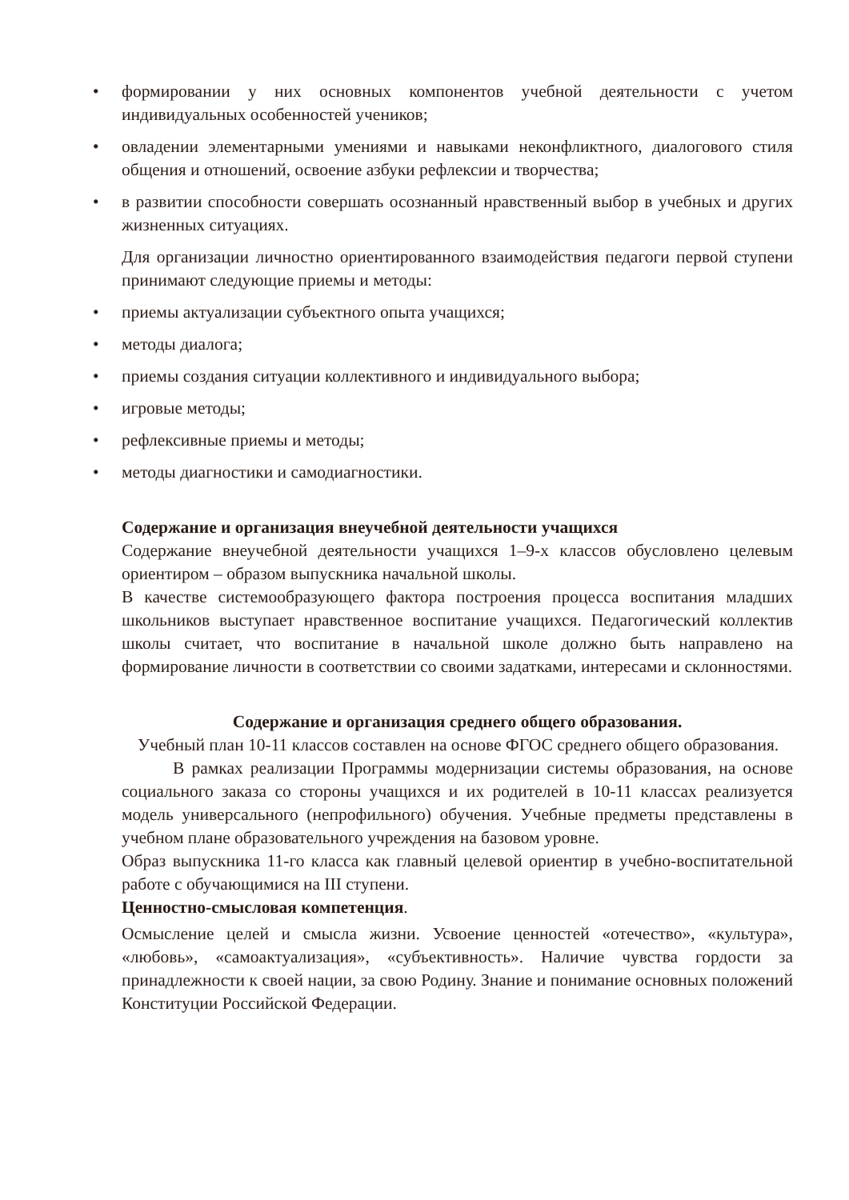• формировании у них основных компонентов учебной деятельности с учетом индивидуальных особенностей учеников;
• овладении элементарными умениями и навыками неконфликтного, диалогового стиля общения и отношений, освоение азбуки рефлексии и творчества;
• в развитии способности совершать осознанный нравственный выбор в учебных и других жизненных ситуациях.
Для организации личностно ориентированного взаимодействия педагоги первой ступени принимают следующие приемы и методы:
• приемы актуализации субъектного опыта учащихся;
• методы диалога;
• приемы создания ситуации коллективного и индивидуального выбора;
• игровые методы;
• рефлексивные приемы и методы;
• методы диагностики и самодиагностики.
Содержание и организация внеучебной деятельности учащихся
Содержание внеучебной деятельности учащихся 1–9-х классов обусловлено целевым ориентиром – образом выпускника начальной школы.
В качестве системообразующего фактора построения процесса воспитания младших школьников выступает нравственное воспитание учащихся. Педагогический коллектив школы считает, что воспитание в начальной школе должно быть направлено на формирование личности в соответствии со своими задатками, интересами и склонностями.
Содержание и организация среднего общего образования.
Учебный план 10-11 классов составлен на основе ФГОС среднего общего образования.
В рамках реализации Программы модернизации системы образования, на основе социального заказа со стороны учащихся и их родителей в 10-11 классах реализуется модель универсального (непрофильного) обучения. Учебные предметы представлены в учебном плане образовательного учреждения на базовом уровне.
Образ выпускника 11-го класса как главный целевой ориентир в учебно-воспитательной работе с обучающимися на III ступени.
Ценностно-смысловая компетенция.
Осмысление целей и смысла жизни. Усвоение ценностей «отечество», «культура», «любовь», «самоактуализация», «субъективность». Наличие чувства гордости за принадлежности к своей нации, за свою Родину. Знание и понимание основных положений Конституции Российской Федерации.